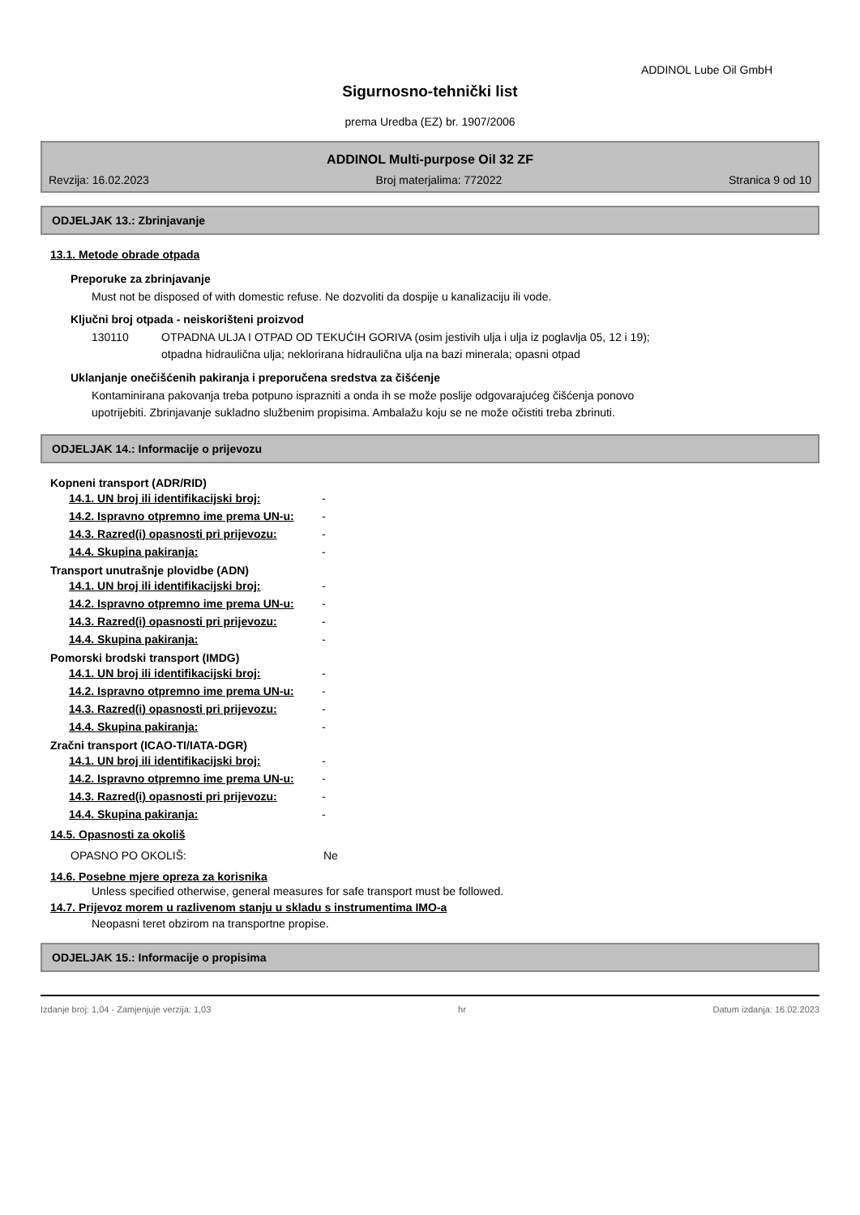ADDINOL Lube Oil GmbH
Sigurnosno-tehnički list
prema Uredba (EZ) br. 1907/2006
ADDINOL Multi-purpose Oil 32 ZF
Revzija: 16.02.2023 Broj materjalima: 772022 Stranica 9 od 10
ODJELJAK 13.: Zbrinjavanje
13.1. Metode obrade otpada
Preporuke za zbrinjavanje
Must not be disposed of with domestic refuse. Ne dozvoliti da dospije u kanalizaciju ili vode.
Ključni broj otpada - neiskorišteni proizvod
130110 OTPADNA ULJA I OTPAD OD TEKUĆIH GORIVA (osim jestivih ulja i ulja iz poglavlja 05, 12 i 19);
otpadna hidraulična ulja; neklorirana hidraulična ulja na bazi minerala; opasni otpad
Uklanjanje onečišćenih pakiranja i preporučena sredstva za čišćenje
Kontaminirana pakovanja treba potpuno isprazniti a onda ih se može poslije odgovarajućeg čišćenja ponovo
upotrijebiti. Zbrinjavanje sukladno službenim propisima. Ambalažu koju se ne može očistiti treba zbrinuti.
ODJELJAK 14.: Informacije o prijevozu
Kopneni transport (ADR/RID)
| 14.1. UN broj ili identifikacijski broj: | - |
| 14.2. Ispravno otpremno ime prema UN-u: | - |
| 14.3. Razred(i) opasnosti pri prijevozu: | - |
| 14.4. Skupina pakiranja: | - |
Transport unutrašnje plovidbe (ADN)
| 14.1. UN broj ili identifikacijski broj: | - |
| 14.2. Ispravno otpremno ime prema UN-u: | - |
| 14.3. Razred(i) opasnosti pri prijevozu: | - |
| 14.4. Skupina pakiranja: | - |
Pomorski brodski transport (IMDG)
| 14.1. UN broj ili identifikacijski broj: | - |
| 14.2. Ispravno otpremno ime prema UN-u: | - |
| 14.3. Razred(i) opasnosti pri prijevozu: | - |
| 14.4. Skupina pakiranja: | - |
Zračni transport (ICAO-TI/IATA-DGR)
| 14.1. UN broj ili identifikacijski broj: | - |
| 14.2. Ispravno otpremno ime prema UN-u: | - |
| 14.3. Razred(i) opasnosti pri prijevozu: | - |
| 14.4. Skupina pakiranja: | - |
14.5. Opasnosti za okoliš
OPASNO PO OKOLIŠ: Ne
14.6. Posebne mjere opreza za korisnika
Unless specified otherwise, general measures for safe transport must be followed.
14.7. Prijevoz morem u razlivenom stanju u skladu s instrumentima IMO-a
Neopasni teret obzirom na transportne propise.
ODJELJAK 15.: Informacije o propisima
Izdanje broj: 1,04 - Zamjenjuje verzija: 1,03 hr Datum izdanja: 16.02.2023